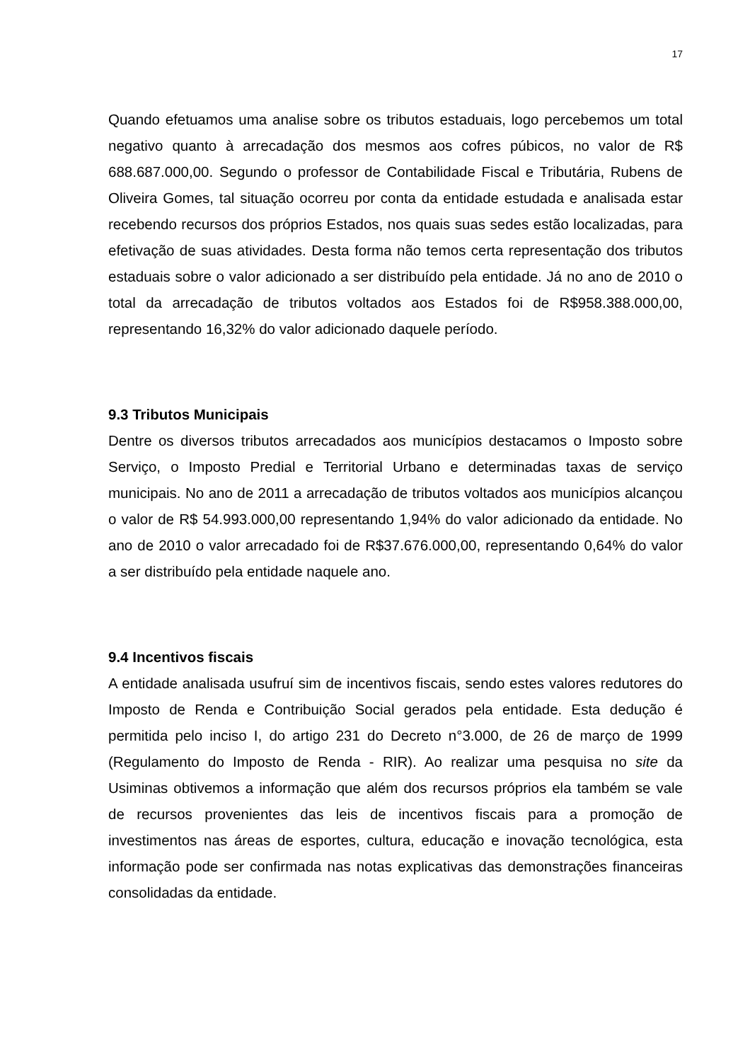17
Quando efetuamos uma analise sobre os tributos estaduais, logo percebemos um total negativo quanto à arrecadação dos mesmos aos cofres púbicos, no valor de R$ 688.687.000,00. Segundo o professor de Contabilidade Fiscal e Tributária, Rubens de Oliveira Gomes, tal situação ocorreu por conta da entidade estudada e analisada estar recebendo recursos dos próprios Estados, nos quais suas sedes estão localizadas, para efetivação de suas atividades. Desta forma não temos certa representação dos tributos estaduais sobre o valor adicionado a ser distribuído pela entidade. Já no ano de 2010 o total da arrecadação de tributos voltados aos Estados foi de R$958.388.000,00, representando 16,32% do valor adicionado daquele período.
9.3 Tributos Municipais
Dentre os diversos tributos arrecadados aos municípios destacamos o Imposto sobre Serviço, o Imposto Predial e Territorial Urbano e determinadas taxas de serviço municipais. No ano de 2011 a arrecadação de tributos voltados aos municípios alcançou o valor de R$ 54.993.000,00 representando 1,94% do valor adicionado da entidade. No ano de 2010 o valor arrecadado foi de R$37.676.000,00, representando 0,64% do valor a ser distribuído pela entidade naquele ano.
9.4 Incentivos fiscais
A entidade analisada usufruí sim de incentivos fiscais, sendo estes valores redutores do Imposto de Renda e Contribuição Social gerados pela entidade. Esta dedução é permitida pelo inciso I, do artigo 231 do Decreto n°3.000, de 26 de março de 1999 (Regulamento do Imposto de Renda - RIR). Ao realizar uma pesquisa no site da Usiminas obtivemos a informação que além dos recursos próprios ela também se vale de recursos provenientes das leis de incentivos fiscais para a promoção de investimentos nas áreas de esportes, cultura, educação e inovação tecnológica, esta informação pode ser confirmada nas notas explicativas das demonstrações financeiras consolidadas da entidade.